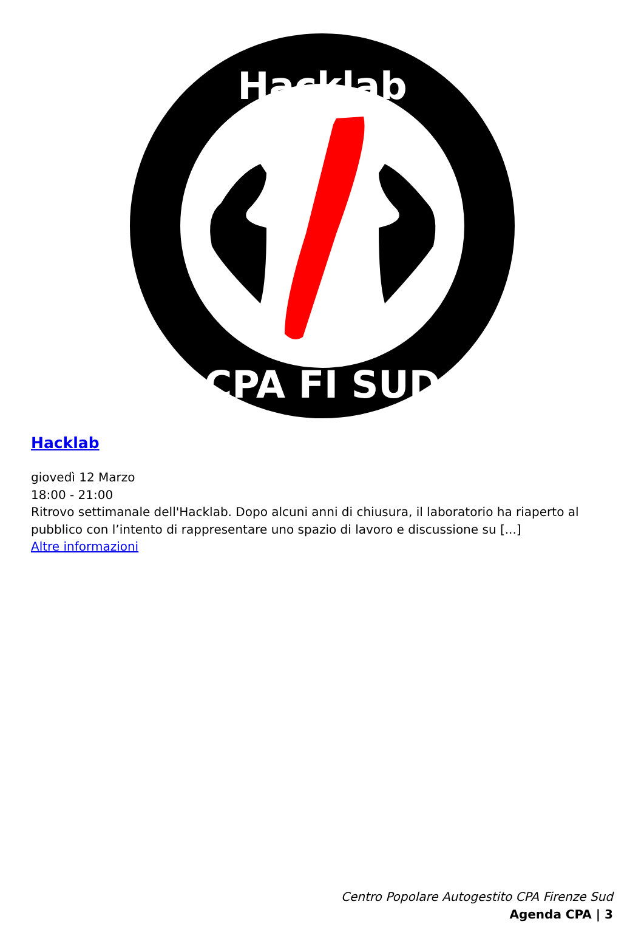Hacklab
CPA FI SUD
Hacklab
giovedì 12 Marzo
18:00 - 21:00
Ritrovo settimanale dell'Hacklab. Dopo alcuni anni di chiusura, il laboratorio ha riaperto al pubblico con l’intento di rappresentare uno spazio di lavoro e discussione su [...]
Altre informazioni
Centro Popolare Autogestito CPA Firenze Sud
Agenda CPA | 3